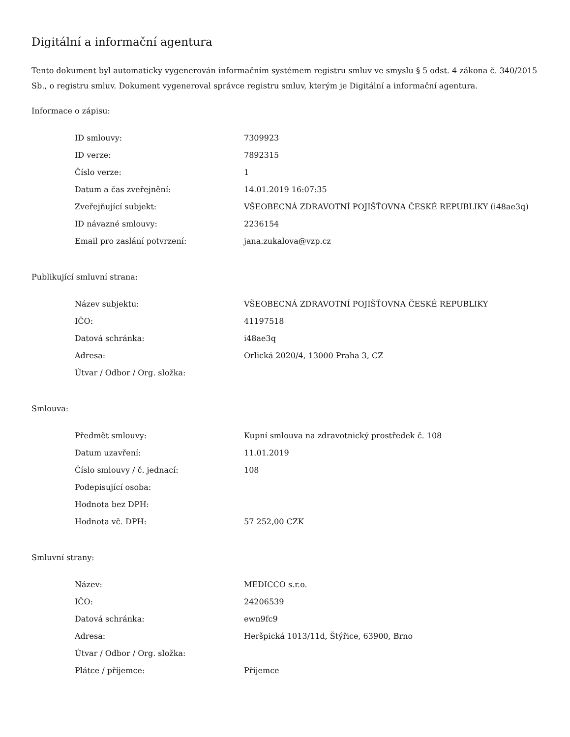Digitální a informační agentura
Tento dokument byl automaticky vygenerován informačním systémem registru smluv ve smyslu § 5 odst. 4 zákona č. 340/2015 Sb., o registru smluv. Dokument vygeneroval správce registru smluv, kterým je Digitální a informační agentura.
Informace o zápisu:
| ID smlouvy: | 7309923 |
| ID verze: | 7892315 |
| Číslo verze: | 1 |
| Datum a čas zveřejnění: | 14.01.2019 16:07:35 |
| Zveřejňující subjekt: | VŠEOBECNÁ ZDRAVOTNÍ POJIŠŤOVNA ČESKÉ REPUBLIKY (i48ae3q) |
| ID návazné smlouvy: | 2236154 |
| Email pro zaslání potvrzení: | jana.zukalova@vzp.cz |
Publikující smluvní strana:
| Název subjektu: | VŠEOBECNÁ ZDRAVOTNÍ POJIŠŤOVNA ČESKÉ REPUBLIKY |
| IČO: | 41197518 |
| Datová schránka: | i48ae3q |
| Adresa: | Orlická 2020/4, 13000 Praha 3, CZ |
| Útvar / Odbor / Org. složka: | |
Smlouva:
| Předmět smlouvy: | Kupní smlouva na zdravotnický prostředek č. 108 |
| Datum uzavření: | 11.01.2019 |
| Číslo smlouvy / č. jednací: | 108 |
| Podepisující osoba: | |
| Hodnota bez DPH: | |
| Hodnota vč. DPH: | 57 252,00 CZK |
Smluvní strany:
| Název: | MEDICCO s.r.o. |
| IČO: | 24206539 |
| Datová schránka: | ewn9fc9 |
| Adresa: | Heršpická 1013/11d, Štýřice, 63900, Brno |
| Útvar / Odbor / Org. složka: | |
| Plátce / příjemce: | Příjemce |